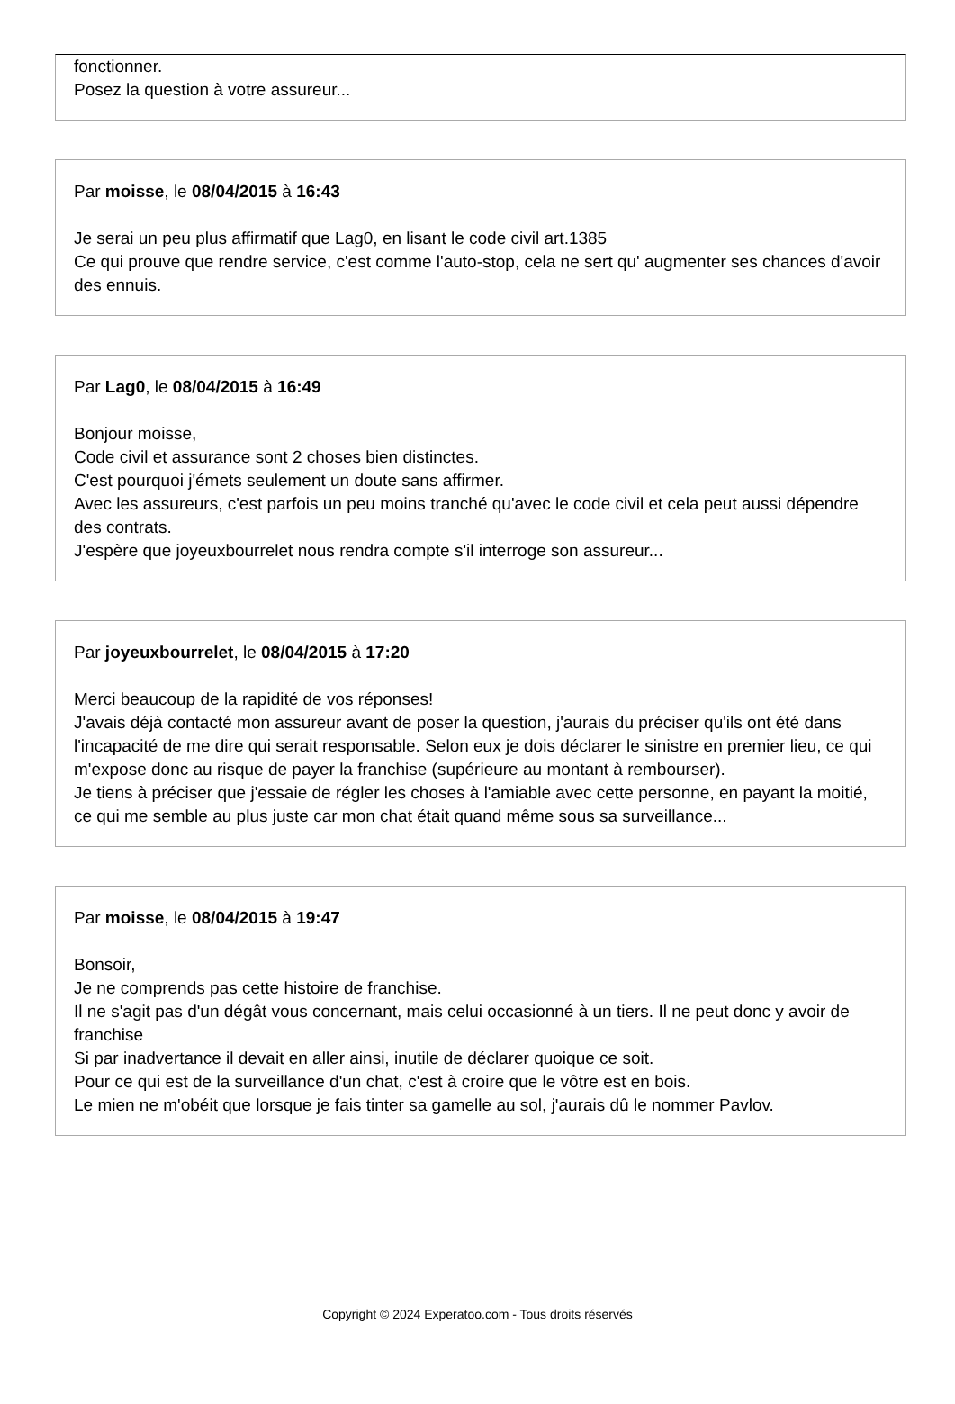fonctionner.
Posez la question à votre assureur...
Par moisse, le 08/04/2015 à 16:43
Je serai un peu plus affirmatif que Lag0, en lisant le code civil art.1385
Ce qui prouve que rendre service, c'est comme l'auto-stop, cela ne sert qu' augmenter ses chances d'avoir des ennuis.
Par Lag0, le 08/04/2015 à 16:49
Bonjour moisse,
Code civil et assurance sont 2 choses bien distinctes.
C'est pourquoi j'émets seulement un doute sans affirmer.
Avec les assureurs, c'est parfois un peu moins tranché qu'avec le code civil et cela peut aussi dépendre des contrats.
J'espère que joyeuxbourrelet nous rendra compte s'il interroge son assureur...
Par joyeuxbourrelet, le 08/04/2015 à 17:20
Merci beaucoup de la rapidité de vos réponses!
J'avais déjà contacté mon assureur avant de poser la question, j'aurais du préciser qu'ils ont été dans l'incapacité de me dire qui serait responsable. Selon eux je dois déclarer le sinistre en premier lieu, ce qui m'expose donc au risque de payer la franchise (supérieure au montant à rembourser).
Je tiens à préciser que j'essaie de régler les choses à l'amiable avec cette personne, en payant la moitié, ce qui me semble au plus juste car mon chat était quand même sous sa surveillance...
Par moisse, le 08/04/2015 à 19:47
Bonsoir,
Je ne comprends pas cette histoire de franchise.
Il ne s'agit pas d'un dégât vous concernant, mais celui occasionné à un tiers. Il ne peut donc y avoir de franchise
Si par inadvertance il devait en aller ainsi, inutile de déclarer quoique ce soit.
Pour ce qui est de la surveillance d'un chat, c'est à croire que le vôtre est en bois.
Le mien ne m'obéit que lorsque je fais tinter sa gamelle au sol, j'aurais dû le nommer Pavlov.
Copyright © 2024 Experatoo.com - Tous droits réservés